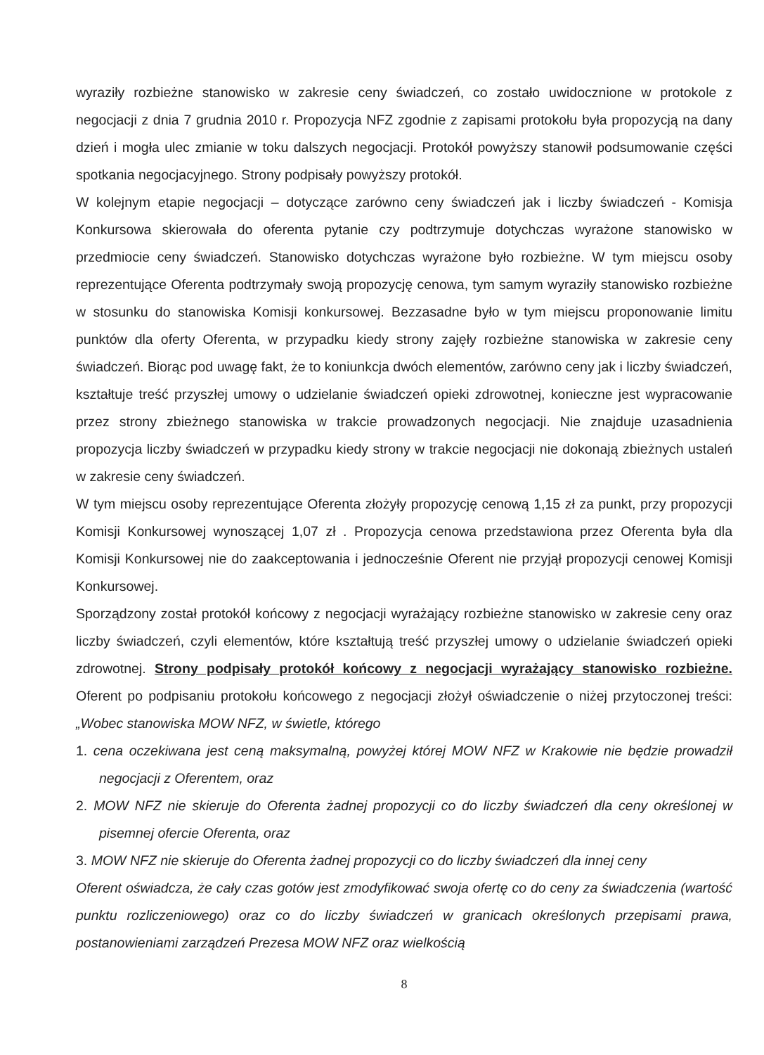wyraziły rozbieżne stanowisko w zakresie ceny świadczeń, co zostało uwidocznione w protokole z negocjacji z dnia 7 grudnia 2010 r. Propozycja NFZ zgodnie z zapisami protokołu była propozycją na dany dzień i mogła ulec zmianie w toku dalszych negocjacji. Protokół powyższy stanowił podsumowanie części spotkania negocjacyjnego. Strony podpisały powyższy protokół.
W kolejnym etapie negocjacji – dotyczące zarówno ceny świadczeń jak i liczby świadczeń - Komisja Konkursowa skierowała do oferenta pytanie czy podtrzymuje dotychczas wyrażone stanowisko w przedmiocie ceny świadczeń. Stanowisko dotychczas wyrażone było rozbieżne. W tym miejscu osoby reprezentujące Oferenta podtrzymały swoją propozycję cenowa, tym samym wyraziły stanowisko rozbieżne w stosunku do stanowiska Komisji konkursowej. Bezzasadne było w tym miejscu proponowanie limitu punktów dla oferty Oferenta, w przypadku kiedy strony zajęły rozbieżne stanowiska w zakresie ceny świadczeń. Biorąc pod uwagę fakt, że to koniunkcja dwóch elementów, zarówno ceny jak i liczby świadczeń, kształtuje treść przyszłej umowy o udzielanie świadczeń opieki zdrowotnej, konieczne jest wypracowanie przez strony zbieżnego stanowiska w trakcie prowadzonych negocjacji. Nie znajduje uzasadnienia propozycja liczby świadczeń w przypadku kiedy strony w trakcie negocjacji nie dokonają zbieżnych ustaleń w zakresie ceny świadczeń.
W tym miejscu osoby reprezentujące Oferenta złożyły propozycję cenową 1,15 zł za punkt, przy propozycji Komisji Konkursowej wynoszącej 1,07 zł . Propozycja cenowa przedstawiona przez Oferenta była dla Komisji Konkursowej nie do zaakceptowania i jednocześnie Oferent nie przyjął propozycji cenowej Komisji Konkursowej.
Sporządzony został protokół końcowy z negocjacji wyrażający rozbieżne stanowisko w zakresie ceny oraz liczby świadczeń, czyli elementów, które kształtują treść przyszłej umowy o udzielanie świadczeń opieki zdrowotnej. Strony podpisały protokół końcowy z negocjacji wyrażający stanowisko rozbieżne. Oferent po podpisaniu protokołu końcowego z negocjacji złożył oświadczenie o niżej przytoczonej treści: „Wobec stanowiska MOW NFZ, w świetle, którego
1. cena oczekiwana jest ceną maksymalną, powyżej której MOW NFZ w Krakowie nie będzie prowadził negocjacji z Oferentem, oraz
2. MOW NFZ nie skieruje do Oferenta żadnej propozycji co do liczby świadczeń dla ceny określonej w pisemnej ofercie Oferenta, oraz
3. MOW NFZ nie skieruje do Oferenta żadnej propozycji co do liczby świadczeń dla innej ceny
Oferent oświadcza, że cały czas gotów jest zmodyfikować swoja ofertę co do ceny za świadczenia (wartość punktu rozliczeniowego) oraz co do liczby świadczeń w granicach określonych przepisami prawa, postanowieniami zarządzeń Prezesa MOW NFZ oraz wielkością
8